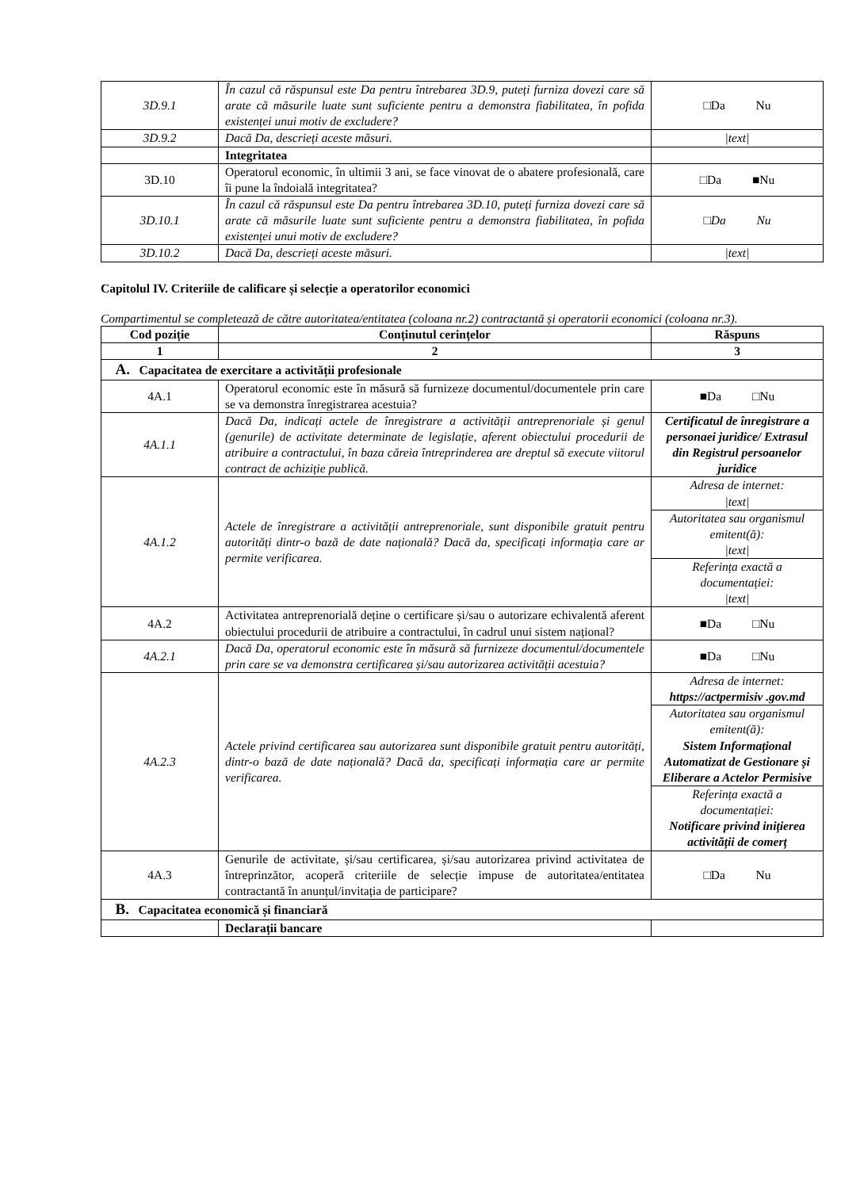| 3D.9.1 | În cazul că răspunsul este Da pentru întrebarea 3D.9, puteți furniza dovezi care să arate că măsurile luate sunt suficiente pentru a demonstra fiabilitatea, în pofida existenței unui motiv de excludere? | □Da Nu |
| 3D.9.2 | Dacă Da, descrieți aceste măsuri. | /text/ |
| | Integritatea | |
| 3D.10 | Operatorul economic, în ultimii 3 ani, se face vinovat de o abatere profesională, care îi pune la îndoială integritatea? | □Da ■Nu |
| 3D.10.1 | În cazul că răspunsul este Da pentru întrebarea 3D.10, puteți furniza dovezi care să arate că măsurile luate sunt suficiente pentru a demonstra fiabilitatea, în pofida existenței unui motiv de excludere? | □Da Nu |
| 3D.10.2 | Dacă Da, descrieți aceste măsuri. | /text/ |
Capitolul IV. Criteriile de calificare și selecție a operatorilor economici
Compartimentul se completează de către autoritatea/entitatea (coloana nr.2) contractantă și operatorii economici (coloana nr.3).
| Cod poziție | Conținutul cerințelor | Răspuns |
| --- | --- | --- |
| 1 | 2 | 3 |
| A. Capacitatea de exercitare a activității profesionale | | |
| 4A.1 | Operatorul economic este în măsură să furnizeze documentul/documentele prin care se va demonstra înregistrarea acestuia? | ■Da □Nu |
| 4A.1.1 | Dacă Da, indicați actele de înregistrare a activității antreprenoriale și genul (genurile) de activitate determinate de legislație, aferent obiectului procedurii de atribuire a contractului, în baza căreia întreprinderea are dreptul să execute viitorul contract de achiziție publică. | Certificatul de înregistrare a personaei juridice/ Extrasul din Registrul persoanelor juridice |
| 4A.1.2 | Actele de înregistrare a activității antreprenoriale, sunt disponibile gratuit pentru autorități dintr-o bază de date națională? Dacă da, specificați informația care ar permite verificarea. | / Adresa de internet: /text/ / / Autoritatea sau organismul emitent(ă): /text/ / / Referința exactă a documentației: /text/ / |
| 4A.2 | Activitatea antreprenorială deține o certificare și/sau o autorizare echivalentă aferent obiectului procedurii de atribuire a contractului, în cadrul unui sistem național? | ■Da □Nu |
| 4A.2.1 | Dacă Da, operatorul economic este în măsură să furnizeze documentul/documentele prin care se va demonstra certificarea și/sau autorizarea activității acestuia? | ■Da □Nu |
| 4A.2.3 | Actele privind certificarea sau autorizarea sunt disponibile gratuit pentru autorități, dintr-o bază de date națională? Dacă da, specificați informația care ar permite verificarea. | / Adresa de internet: https://actpermisiv .gov.md / / Autoritatea sau organismul emitent(ă): Sistem Informațional Automatizat de Gestionare și Eliberare a Actelor Permisive / / Referința exactă a documentației: Notificare privind inițierea activității de comerț / |
| 4A.3 | Genurile de activitate, și/sau certificarea, și/sau autorizarea privind activitatea de întreprinzător, acoperă criteriile de selecție impuse de autoritatea/entitatea contractantă în anunțul/invitația de participare? | □Da Nu |
| B. Capacitatea economică și financiară | | |
| | Declarații bancare | |